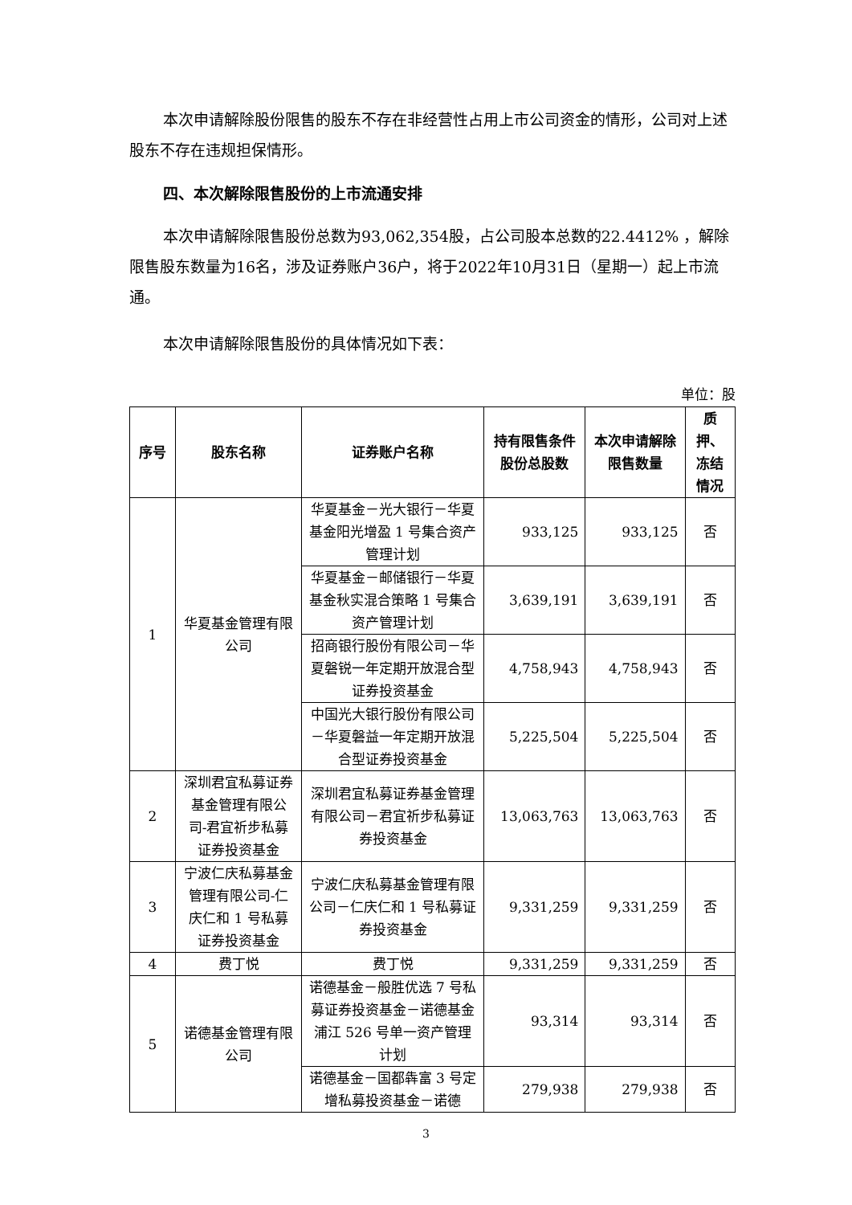本次申请解除股份限售的股东不存在非经营性占用上市公司资金的情形，公司对上述股东不存在违规担保情形。
四、本次解除限售股份的上市流通安排
本次申请解除限售股份总数为93,062,354股，占公司股本总数的22.4412% ，解除限售股东数量为16名，涉及证券账户36户，将于2022年10月31日（星期一）起上市流通。
本次申请解除限售股份的具体情况如下表：
单位：股
| 序号 | 股东名称 | 证券账户名称 | 持有限售条件股份总股数 | 本次申请解除限售数量 | 质押、冻结情况 |
| --- | --- | --- | --- | --- | --- |
| 1 | 华夏基金管理有限公司 | 华夏基金－光大银行－华夏基金阳光增盈 1 号集合资产管理计划 | 933,125 | 933,125 | 否 |
| | | 华夏基金－邮储银行－华夏基金秋实混合策略 1 号集合资产管理计划 | 3,639,191 | 3,639,191 | 否 |
| | | 招商银行股份有限公司－华夏磐锐一年定期开放混合型证券投资基金 | 4,758,943 | 4,758,943 | 否 |
| | | 中国光大银行股份有限公司－华夏磐益一年定期开放混合型证券投资基金 | 5,225,504 | 5,225,504 | 否 |
| 2 | 深圳君宜私募证券基金管理有限公司-君宜祈步私募证券投资基金 | 深圳君宜私募证券基金管理有限公司－君宜祈步私募证券投资基金 | 13,063,763 | 13,063,763 | 否 |
| 3 | 宁波仁庆私募基金管理有限公司-仁庆仁和 1 号私募证券投资基金 | 宁波仁庆私募基金管理有限公司－仁庆仁和 1 号私募证券投资基金 | 9,331,259 | 9,331,259 | 否 |
| 4 | 费丁悦 | 费丁悦 | 9,331,259 | 9,331,259 | 否 |
| 5 | 诺德基金管理有限公司 | 诺德基金－般胜优选 7 号私募证券投资基金－诺德基金浦江 526 号单一资产管理计划 | 93,314 | 93,314 | 否 |
| | | 诺德基金－国都犇富 3 号定增私募投资基金－诺德 | 279,938 | 279,938 | 否 |
3